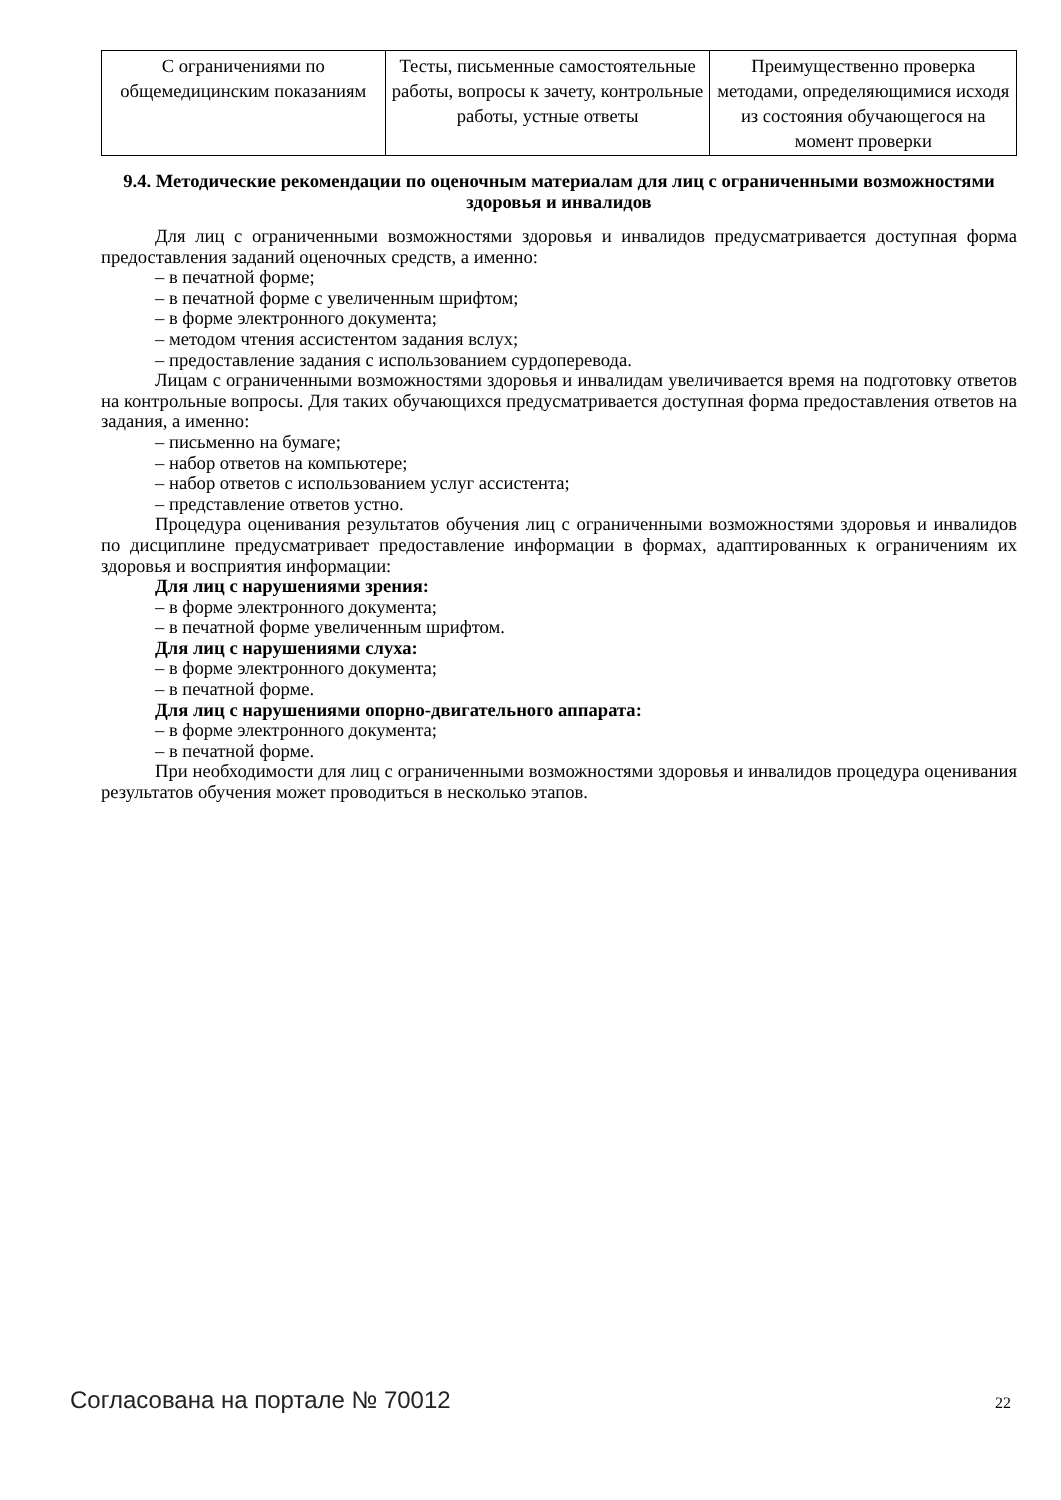| С ограничениями по общемедицинским показаниям | Тесты, письменные самостоятельные работы, вопросы к зачету, контрольные работы, устные ответы | Преимущественно проверка методами, определяющимися исходя из состояния обучающегося на момент проверки |
9.4. Методические рекомендации по оценочным материалам для лиц с ограниченными возможностями здоровья и инвалидов
Для лиц с ограниченными возможностями здоровья и инвалидов предусматривается доступная форма предоставления заданий оценочных средств, а именно:
– в печатной форме;
– в печатной форме с увеличенным шрифтом;
– в форме электронного документа;
– методом чтения ассистентом задания вслух;
– предоставление задания с использованием сурдоперевода.
Лицам с ограниченными возможностями здоровья и инвалидам увеличивается время на подготовку ответов на контрольные вопросы. Для таких обучающихся предусматривается доступная форма предоставления ответов на задания, а именно:
– письменно на бумаге;
– набор ответов на компьютере;
– набор ответов с использованием услуг ассистента;
– представление ответов устно.
Процедура оценивания результатов обучения лиц с ограниченными возможностями здоровья и инвалидов по дисциплине предусматривает предоставление информации в формах, адаптированных к ограничениям их здоровья и восприятия информации:
Для лиц с нарушениями зрения:
– в форме электронного документа;
– в печатной форме увеличенным шрифтом.
Для лиц с нарушениями слуха:
– в форме электронного документа;
– в печатной форме.
Для лиц с нарушениями опорно-двигательного аппарата:
– в форме электронного документа;
– в печатной форме.
При необходимости для лиц с ограниченными возможностями здоровья и инвалидов процедура оценивания результатов обучения может проводиться в несколько этапов.
Согласована на портале № 70012 22